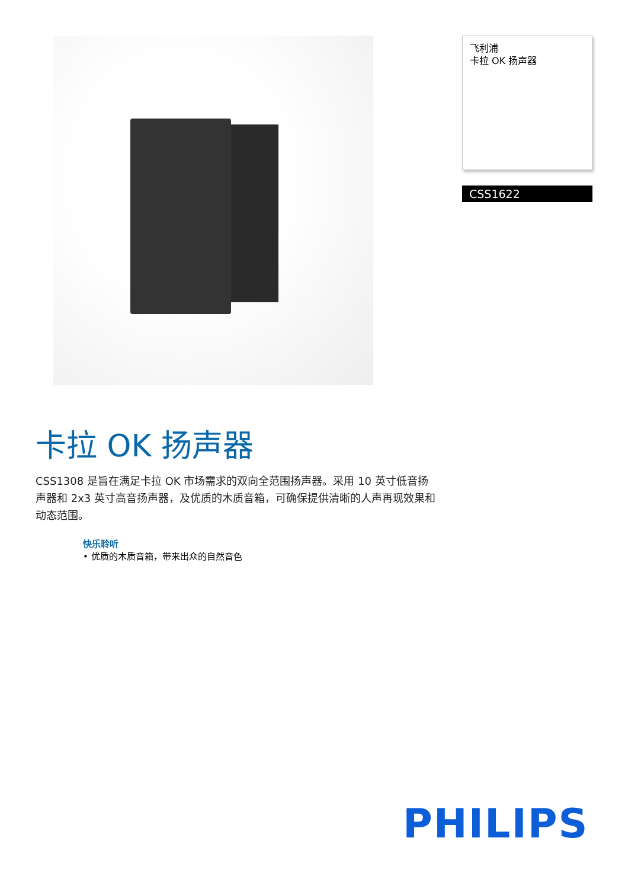飞利浦
卡拉 OK 扬声器
CSS1622
卡拉 OK 扬声器
CSS1308 是旨在满足卡拉 OK 市场需求的双向全范围扬声器。采用 10 英寸低音扬声器和 2x3 英寸高音扬声器，及优质的木质音箱，可确保提供清晰的人声再现效果和动态范围。
快乐聆听
• 优质的木质音箱，带来出众的自然音色
PHILIPS